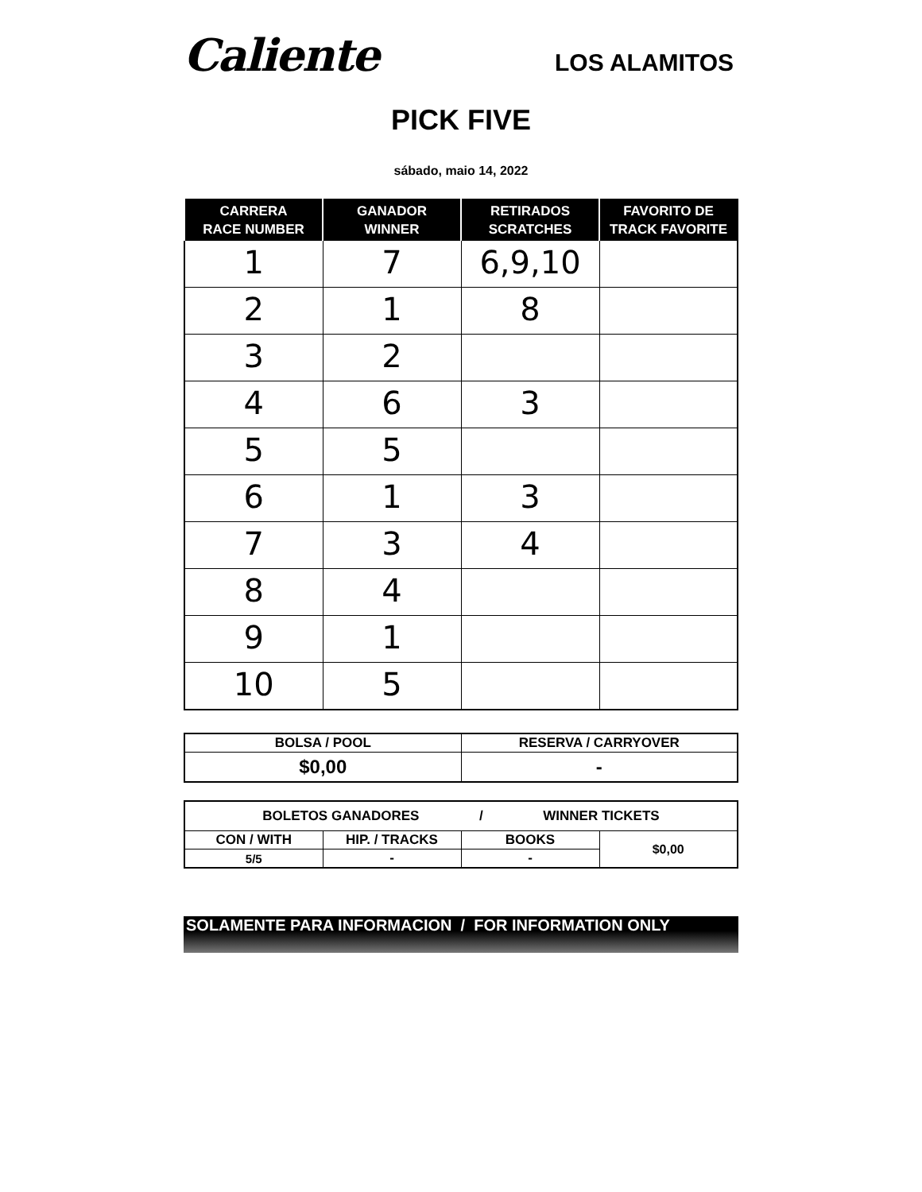Caliente
LOS ALAMITOS
PICK FIVE
sábado, maio 14, 2022
| CARRERA RACE NUMBER | GANADOR WINNER | RETIRADOS SCRATCHES | FAVORITO DE TRACK FAVORITE |
| --- | --- | --- | --- |
| 1 | 7 | 6,9,10 | |
| 2 | 1 | 8 | |
| 3 | 2 | | |
| 4 | 6 | 3 | |
| 5 | 5 | | |
| 6 | 1 | 3 | |
| 7 | 3 | 4 | |
| 8 | 4 | | |
| 9 | 1 | | |
| 10 | 5 | | |
| BOLSA / POOL | RESERVA / CARRYOVER |
| $0,00 | - |
| BOLETOS GANADORES / WINNER TICKETS | | | |
| CON / WITH | HIP. / TRACKS | BOOKS | $0,00 |
| 5/5 | - | - | |
SOLAMENTE PARA INFORMACION / FOR INFORMATION ONLY